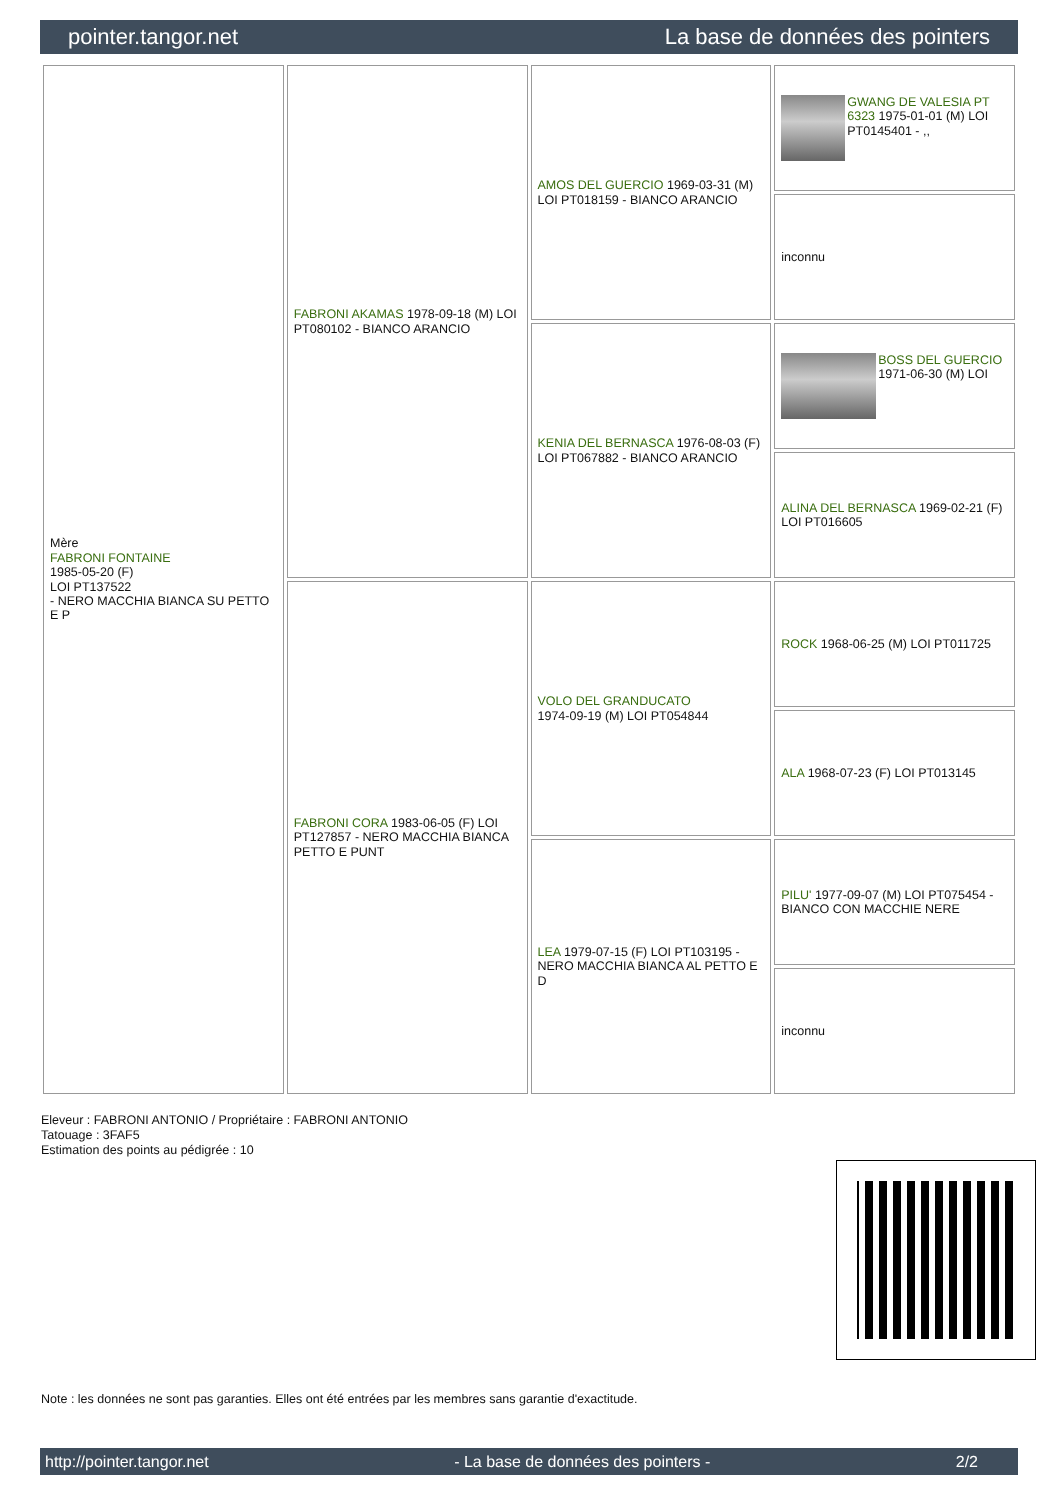pointer.tangor.net La base de données des pointers
| Mère FABRONI FONTAINE 1985-05-20 (F) LOI PT137522 - NERO MACCHIA BIANCA SU PETTO E P | FABRONI AKAMAS 1978-09-18 (M) LOI PT080102 - BIANCO ARANCIO | AMOS DEL GUERCIO 1969-03-31 (M) LOI PT018159 - BIANCO ARANCIO | GWANG DE VALESIA PT 6323 1975-01-01 (M) LOI PT0145401 - ,, |
| | | | inconnu |
| | | KENIA DEL BERNASCA 1976-08-03 (F) LOI PT067882 - BIANCO ARANCIO | BOSS DEL GUERCIO 1971-06-30 (M) LOI |
| | | | ALINA DEL BERNASCA 1969-02-21 (F) LOI PT016605 |
| | FABRONI CORA 1983-06-05 (F) LOI PT127857 - NERO MACCHIA BIANCA PETTO E PUNT | VOLO DEL GRANDUCATO 1974-09-19 (M) LOI PT054844 | ROCK 1968-06-25 (M) LOI PT011725 |
| | | | ALA 1968-07-23 (F) LOI PT013145 |
| | | LEA 1979-07-15 (F) LOI PT103195 - NERO MACCHIA BIANCA AL PETTO E D | PILU' 1977-09-07 (M) LOI PT075454 - BIANCO CON MACCHIE NERE |
| | | | inconnu |
Eleveur : FABRONI ANTONIO / Propriétaire : FABRONI ANTONIO
Tatouage : 3FAF5
Estimation des points au pédigrée : 10
Note : les données ne sont pas garanties. Elles ont été entrées par les membres sans garantie d'exactitude.
http://pointer.tangor.net - La base de données des pointers - 2/2